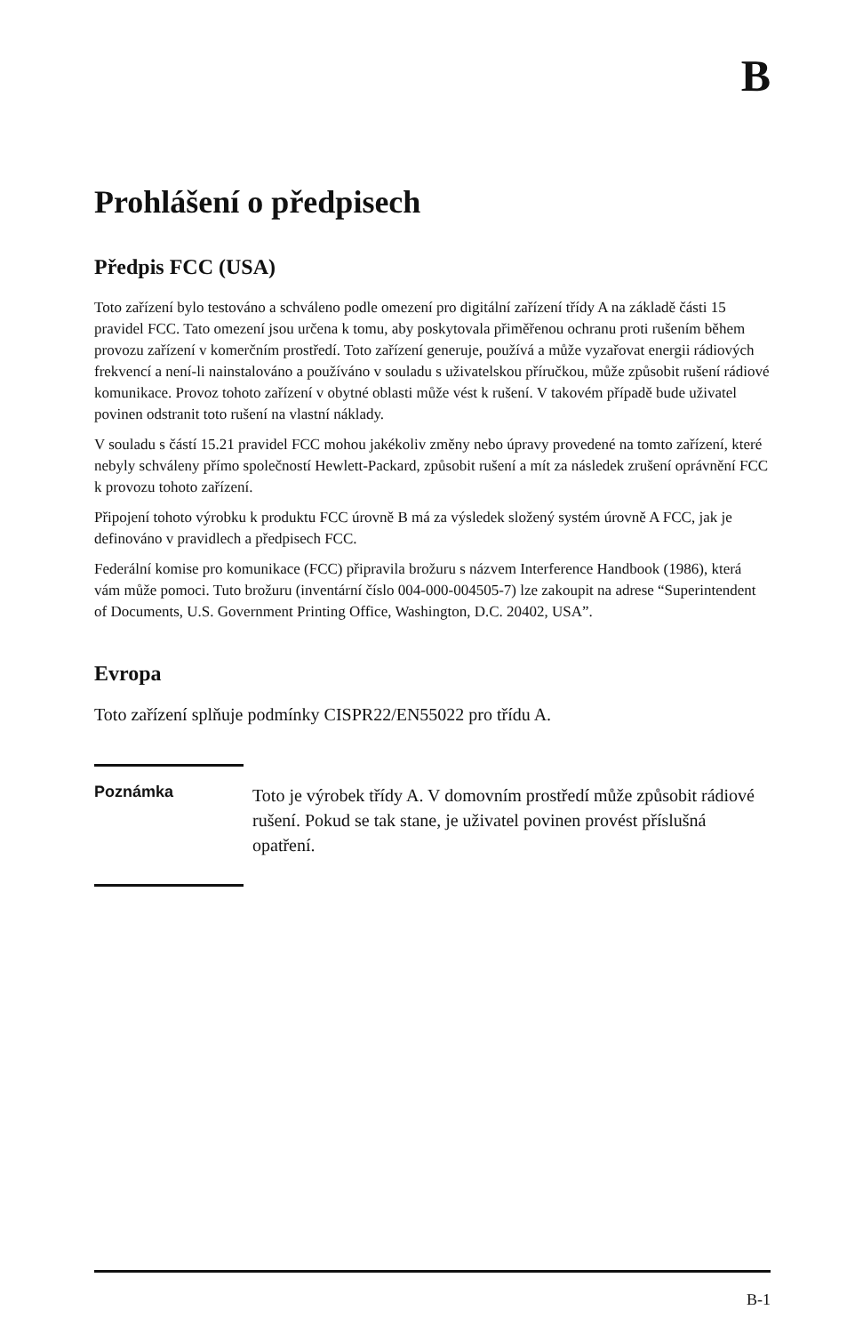B
Prohlášení o předpisech
Předpis FCC (USA)
Toto zařízení bylo testováno a schváleno podle omezení pro digitální zařízení třídy A na základě části 15 pravidel FCC. Tato omezení jsou určena k tomu, aby poskytovala přiměřenou ochranu proti rušením během provozu zařízení v komerčním prostředí. Toto zařízení generuje, používá a může vyzařovat energii rádiových frekvencí a není-li nainstalováno a používáno v souladu s uživatelskou příručkou, může způsobit rušení rádiové komunikace. Provoz tohoto zařízení v obytné oblasti může vést k rušení. V takovém případě bude uživatel povinen odstranit toto rušení na vlastní náklady.
V souladu s částí 15.21 pravidel FCC mohou jakékoliv změny nebo úpravy provedené na tomto zařízení, které nebyly schváleny přímo společností Hewlett-Packard, způsobit rušení a mít za následek zrušení oprávnění FCC k provozu tohoto zařízení.
Připojení tohoto výrobku k produktu FCC úrovně B má za výsledek složený systém úrovně A FCC, jak je definováno v pravidlech a předpisech FCC.
Federální komise pro komunikace (FCC) připravila brožuru s názvem Interference Handbook (1986), která vám může pomoci. Tuto brožuru (inventární číslo 004-000-004505-7) lze zakoupit na adrese “Superintendent of Documents, U.S. Government Printing Office, Washington, D.C. 20402, USA”.
Evropa
Toto zařízení splňuje podmínky CISPR22/EN55022 pro třídu A.
Poznámka
Toto je výrobek třídy A. V domovním prostředí může způsobit rádiové rušení. Pokud se tak stane, je uživatel povinen provést příslušná opatření.
B-1